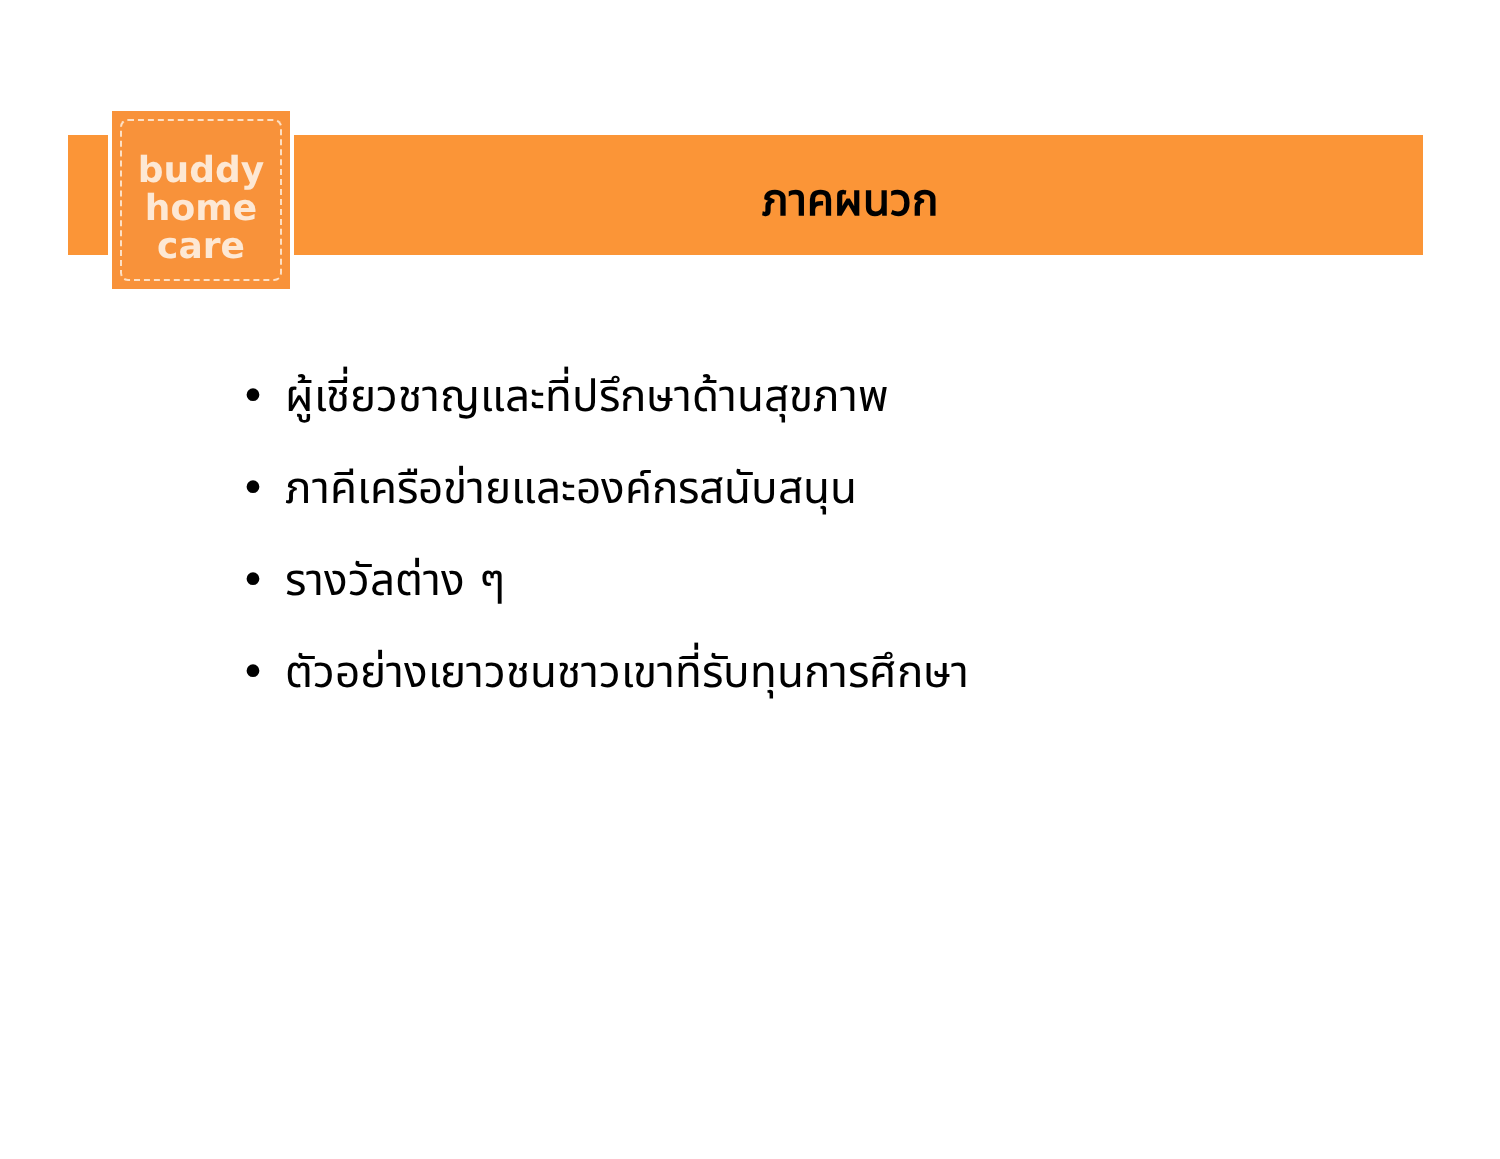buddy
home
care
ภาคผนวก
• ผู้เชี่ยวชาญและที่ปรึกษาด้านสุขภาพ
• ภาคีเครือข่ายและองค์กรสนับสนุน
• รางวัลต่าง ๆ
• ตัวอย่างเยาวชนชาวเขาที่รับทุนการศึกษา